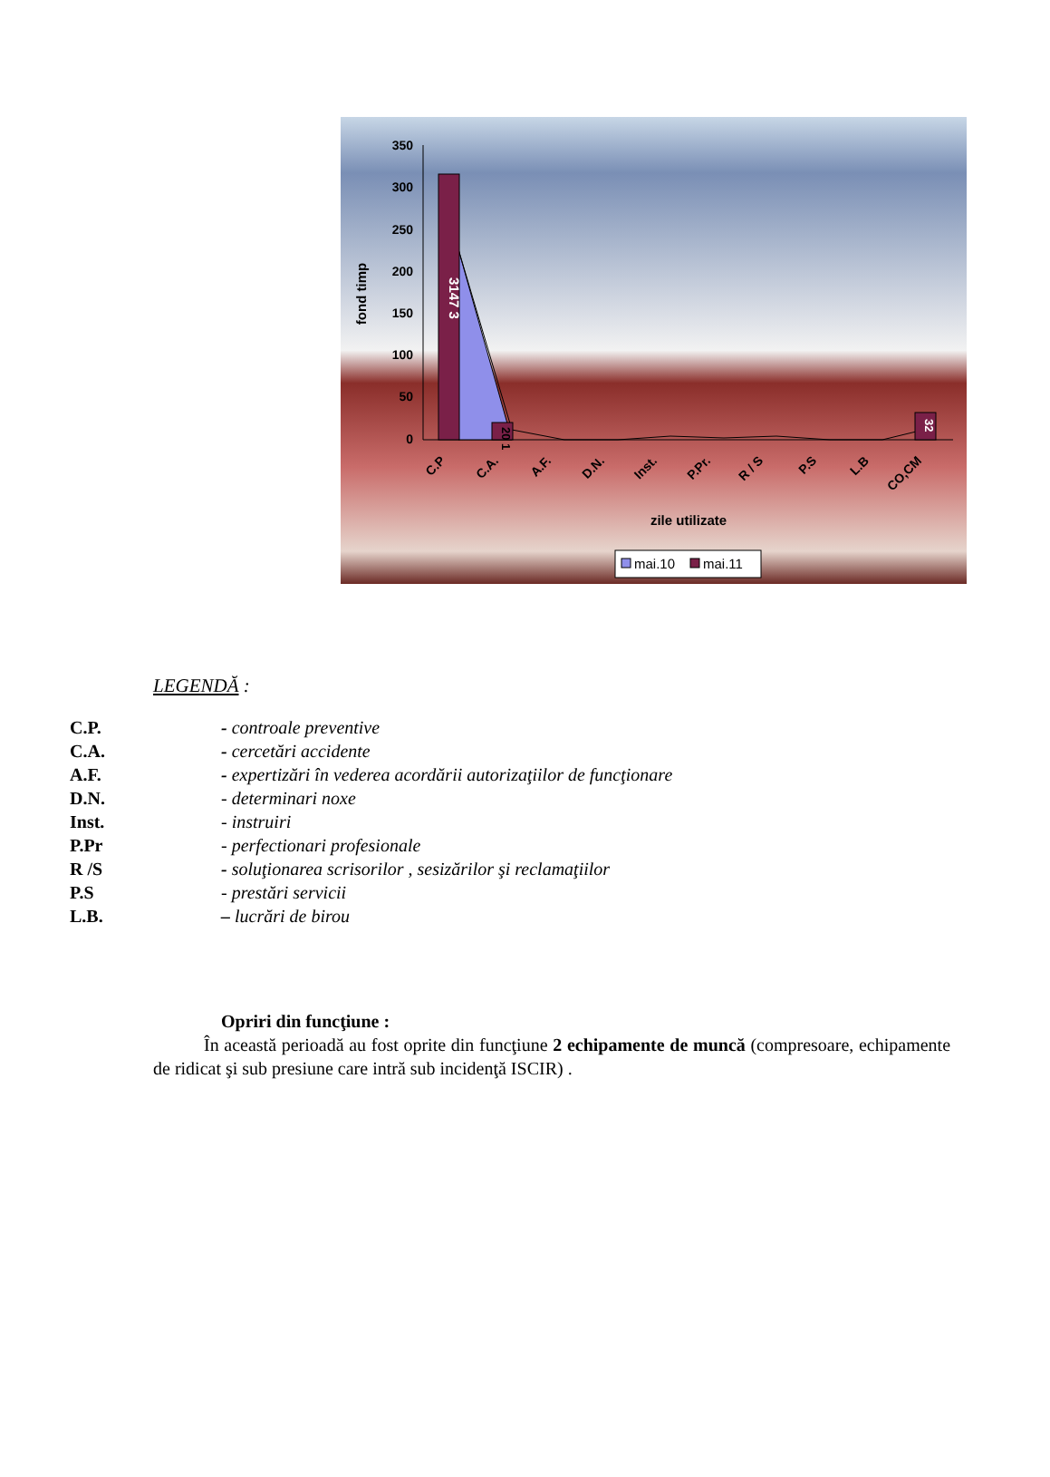350
300
250
200
150
100
50
0
fond timp
3147 3
20 1
32
C.P
C.A.
A.F.
D.N.
Inst.
P.Pr.
R / S
P.S
L.B
CO,CM
zile utilizate
mai.10
mai.11
LEGENDĂ :
C.P. - controale preventive
C.A. - cercetări accidente
A.F. - expertizări în vederea acordării autorizaţiilor de funcţionare
D.N. - determinari noxe
Inst. - instruiri
P.Pr - perfectionari profesionale
R /S - soluţionarea scrisorilor , sesizărilor şi reclamaţiilor
P.S - prestări servicii
L.B. – lucrări de birou
Opriri din funcţiune :
În această perioadă au fost oprite din funcţiune 2 echipamente de muncă (compresoare, echipamente de ridicat şi sub presiune care intră sub incidenţă ISCIR) .